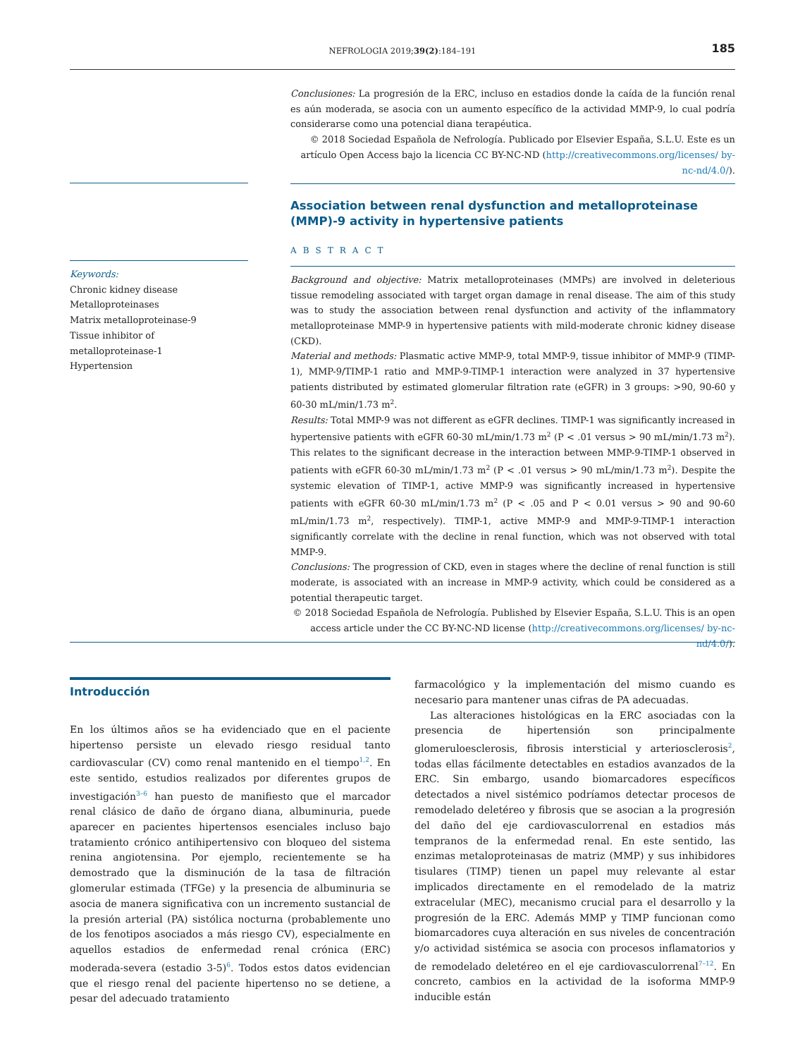NEFROLOGIA 2019;39(2):184–191
185
Keywords:
Chronic kidney disease
Metalloproteinases
Matrix metalloproteinase-9
Tissue inhibitor of
metalloproteinase-1
Hypertension
Conclusiones: La progresión de la ERC, incluso en estadios donde la caída de la función renal es aún moderada, se asocia con un aumento específico de la actividad MMP-9, lo cual podría considerarse como una potencial diana terapéutica.
© 2018 Sociedad Española de Nefrología. Publicado por Elsevier España, S.L.U. Este es un artículo Open Access bajo la licencia CC BY-NC-ND (http://creativecommons.org/licenses/ by-nc-nd/4.0/).
Association between renal dysfunction and metalloproteinase (MMP)-9 activity in hypertensive patients
ABSTRACT
Background and objective: Matrix metalloproteinases (MMPs) are involved in deleterious tissue remodeling associated with target organ damage in renal disease. The aim of this study was to study the association between renal dysfunction and activity of the inflammatory metalloproteinase MMP-9 in hypertensive patients with mild-moderate chronic kidney disease (CKD).
Material and methods: Plasmatic active MMP-9, total MMP-9, tissue inhibitor of MMP-9 (TIMP-1), MMP-9/TIMP-1 ratio and MMP-9-TIMP-1 interaction were analyzed in 37 hypertensive patients distributed by estimated glomerular filtration rate (eGFR) in 3 groups: >90, 90-60 y 60-30 mL/min/1.73 m<sup>2</sup>.
Results: Total MMP-9 was not different as eGFR declines. TIMP-1 was significantly increased in hypertensive patients with eGFR 60-30 mL/min/1.73 m<sup>2</sup> (P < .01 versus > 90 mL/min/1.73 m<sup>2</sup>). This relates to the significant decrease in the interaction between MMP-9-TIMP-1 observed in patients with eGFR 60-30 mL/min/1.73 m<sup>2</sup> (P < .01 versus > 90 mL/min/1.73 m<sup>2</sup>). Despite the systemic elevation of TIMP-1, active MMP-9 was significantly increased in hypertensive patients with eGFR 60-30 mL/min/1.73 m<sup>2</sup> (P < .05 and P < 0.01 versus > 90 and 90-60 mL/min/1.73 m<sup>2</sup>, respectively). TIMP-1, active MMP-9 and MMP-9-TIMP-1 interaction significantly correlate with the decline in renal function, which was not observed with total MMP-9.
Conclusions: The progression of CKD, even in stages where the decline of renal function is still moderate, is associated with an increase in MMP-9 activity, which could be considered as a potential therapeutic target.
© 2018 Sociedad Española de Nefrología. Published by Elsevier España, S.L.U. This is an open access article under the CC BY-NC-ND license (http://creativecommons.org/licenses/ by-nc-nd/4.0/).
Introducción
En los últimos años se ha evidenciado que en el paciente hipertenso persiste un elevado riesgo residual tanto cardiovascular (CV) como renal mantenido en el tiempo<sup>1,2</sup>. En este sentido, estudios realizados por diferentes grupos de investigación<sup>3–6</sup> han puesto de manifiesto que el marcador renal clásico de daño de órgano diana, albuminuria, puede aparecer en pacientes hipertensos esenciales incluso bajo tratamiento crónico antihipertensivo con bloqueo del sistema renina angiotensina. Por ejemplo, recientemente se ha demostrado que la disminución de la tasa de filtración glomerular estimada (TFGe) y la presencia de albuminuria se asocia de manera significativa con un incremento sustancial de la presión arterial (PA) sistólica nocturna (probablemente uno de los fenotipos asociados a más riesgo CV), especialmente en aquellos estadios de enfermedad renal crónica (ERC) moderada-severa (estadio 3-5)<sup>6</sup>. Todos estos datos evidencian que el riesgo renal del paciente hipertenso no se detiene, a pesar del adecuado tratamiento
farmacológico y la implementación del mismo cuando es necesario para mantener unas cifras de PA adecuadas.
Las alteraciones histológicas en la ERC asociadas con la presencia de hipertensión son principalmente glomeruloesclerosis, fibrosis intersticial y arteriosclerosis<sup>2</sup>, todas ellas fácilmente detectables en estadios avanzados de la ERC. Sin embargo, usando biomarcadores específicos detectados a nivel sistémico podríamos detectar procesos de remodelado deletéreo y fibrosis que se asocian a la progresión del daño del eje cardiovasculorrenal en estadios más tempranos de la enfermedad renal. En este sentido, las enzimas metaloproteinasas de matriz (MMP) y sus inhibidores tisulares (TIMP) tienen un papel muy relevante al estar implicados directamente en el remodelado de la matriz extracelular (MEC), mecanismo crucial para el desarrollo y la progresión de la ERC. Además MMP y TIMP funcionan como biomarcadores cuya alteración en sus niveles de concentración y/o actividad sistémica se asocia con procesos inflamatorios y de remodelado deletéreo en el eje cardiovasculorrenal<sup>7–12</sup>. En concreto, cambios en la actividad de la isoforma MMP-9 inducible están